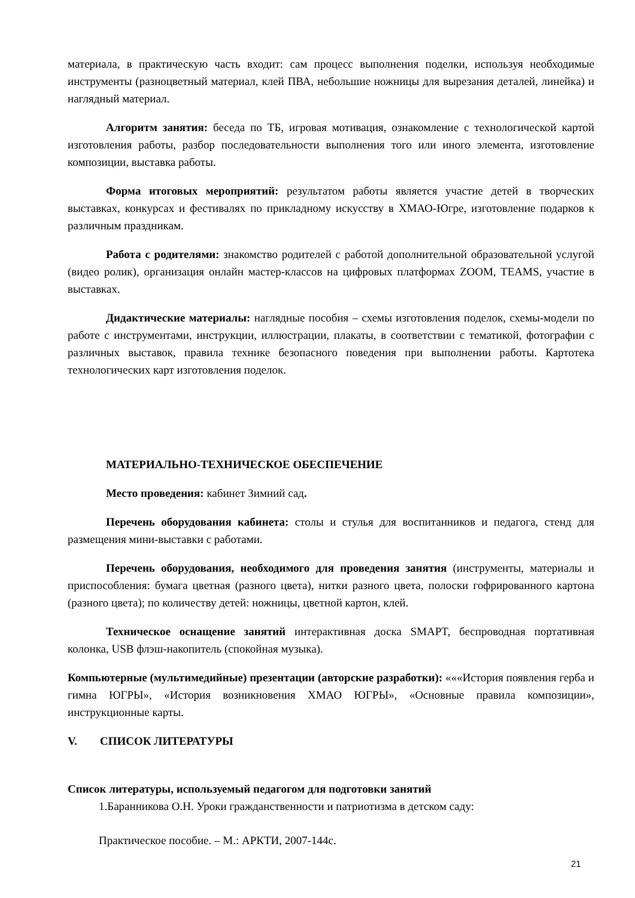материала, в практическую часть входит: сам процесс выполнения поделки, используя необходимые инструменты (разноцветный материал, клей ПВА, небольшие ножницы для вырезания деталей, линейка) и наглядный материал.
Алгоритм занятия: беседа по ТБ, игровая мотивация, ознакомление с технологической картой изготовления работы, разбор последовательности выполнения того или иного элемента, изготовление композиции, выставка работы.
Форма итоговых мероприятий: результатом работы является участие детей в творческих выставках, конкурсах и фестивалях по прикладному искусству в ХМАО-Югре, изготовление подарков к различным праздникам.
Работа с родителями: знакомство родителей с работой дополнительной образовательной услугой (видео ролик), организация онлайн мастер-классов на цифровых платформах ZOOM, TEAMS, участие в выставках.
Дидактические материалы: наглядные пособия – схемы изготовления поделок, схемы-модели по работе с инструментами, инструкции, иллюстрации, плакаты, в соответствии с тематикой, фотографии с различных выставок, правила технике безопасного поведения при выполнении работы. Картотека технологических карт изготовления поделок.
МАТЕРИАЛЬНО-ТЕХНИЧЕСКОЕ ОБЕСПЕЧЕНИЕ
Место проведения: кабинет Зимний сад.
Перечень оборудования кабинета: столы и стулья для воспитанников и педагога, стенд для размещения мини-выставки с работами.
Перечень оборудования, необходимого для проведения занятия (инструменты, материалы и приспособления: бумага цветная (разного цвета), нитки разного цвета, полоски гофрированного картона (разного цвета); по количеству детей: ножницы, цветной картон, клей.
Техническое оснащение занятий интерактивная доска SMAPT, беспроводная портативная колонка, USB флэш-накопитель (спокойная музыка).
Компьютерные (мультимедийные) презентации (авторские разработки): «««История появления герба и гимна ЮГРЫ», «История возникновения ХМАО ЮГРЫ», «Основные правила композиции», инструкционные карты.
V. СПИСОК ЛИТЕРАТУРЫ
Список литературы, используемый педагогом для подготовки занятий
1.Баранникова О.Н. Уроки гражданственности и патриотизма в детском саду:
Практическое пособие. – М.: АРКТИ, 2007-144с.
21